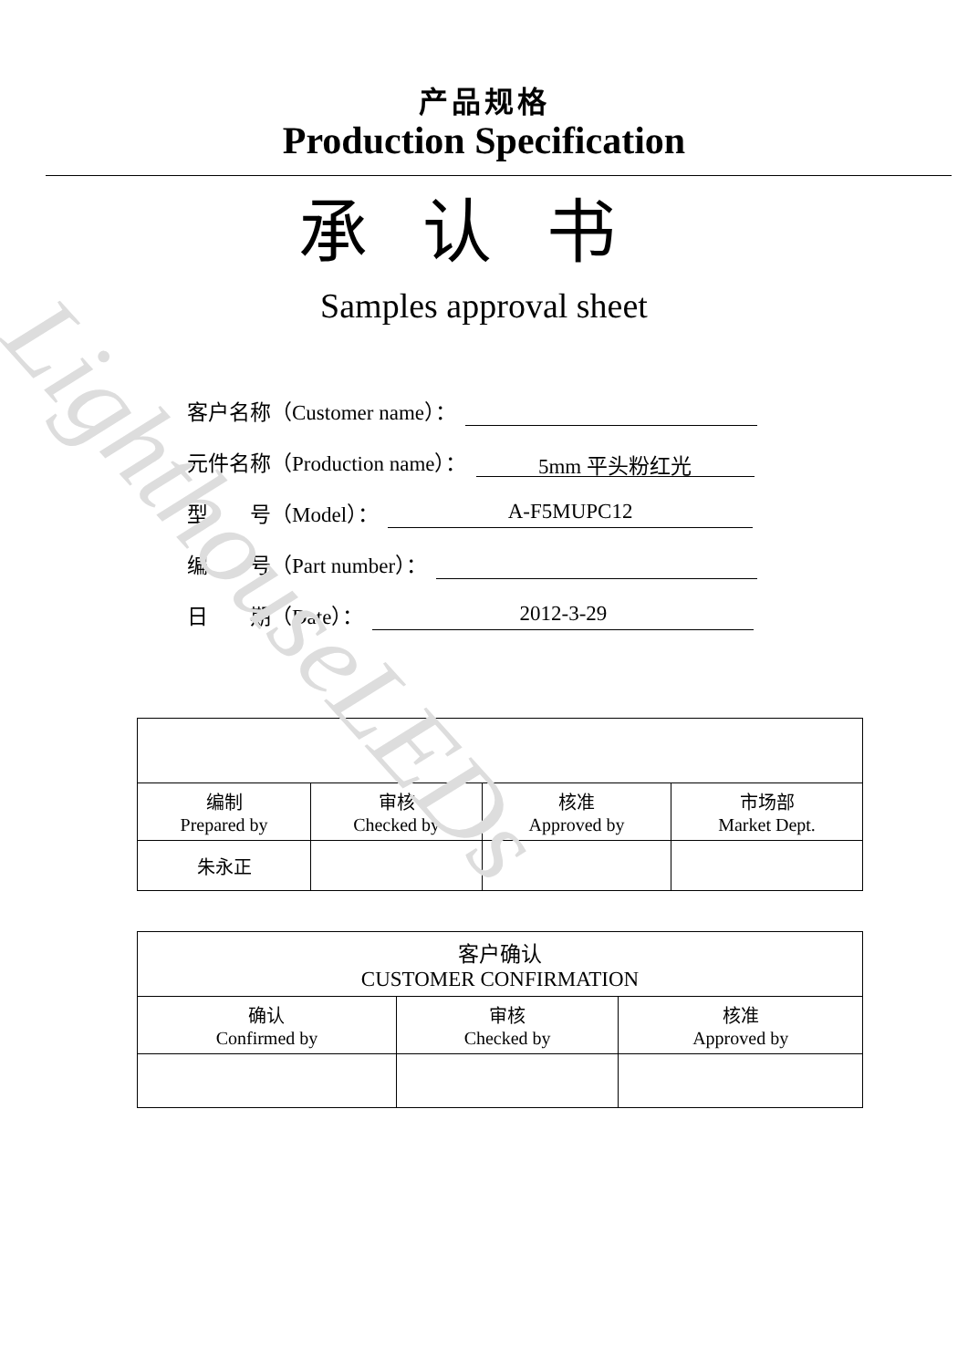LighthouseLEDs
产品规格
Production Specification
承认书
Samples approval sheet
客户名称（Customer name）：
元件名称（Production name）：
5mm 平头粉红光
型　　号（Model）：
A-F5MUPC12
编　　号（Part number）：
日　　期（Date）：
2012-3-29
| 编制 Prepared by | 审核 Checked by | 核准 Approved by | 市场部 Market Dept. |
| 朱永正 | | | |
| 客户确认 CUSTOMER CONFIRMATION | | |
| 确认 Confirmed by | 审核 Checked by | 核准 Approved by |